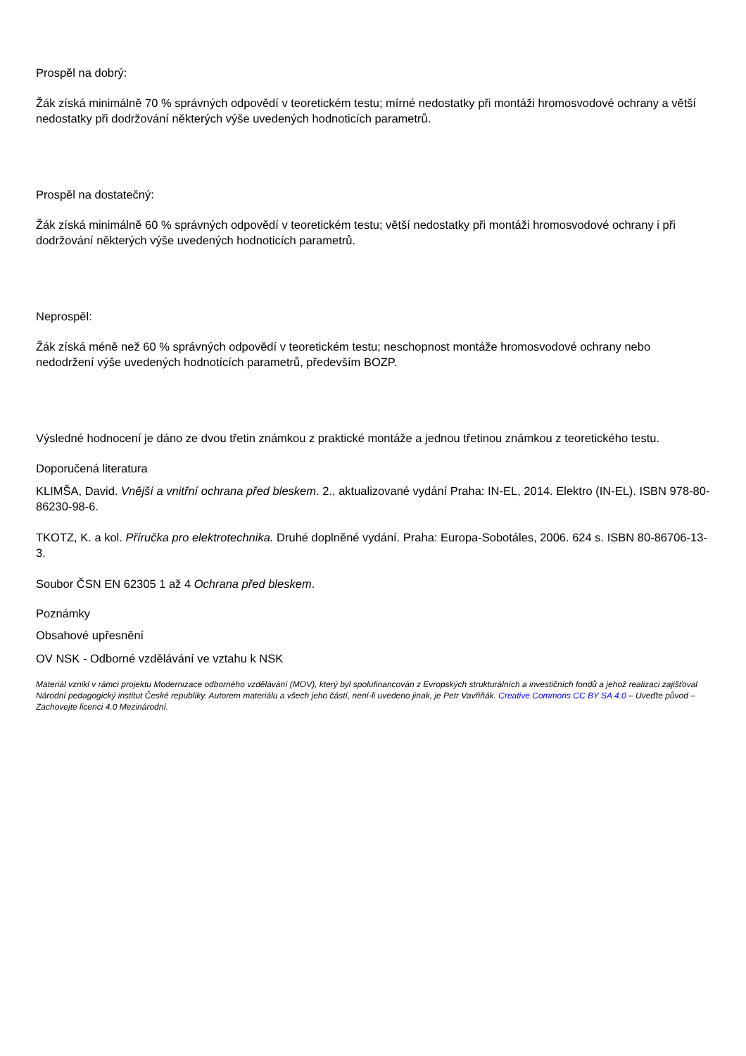Prospěl na dobrý:
Žák získá minimálně 70 % správných odpovědí v teoretickém testu; mírné nedostatky při montáži hromosvodové ochrany a větší nedostatky při dodržování některých výše uvedených hodnoticích parametrů.
Prospěl na dostatečný:
Žák získá minimálně 60 % správných odpovědí v teoretickém testu; větší nedostatky při montáži hromosvodové ochrany i při dodržování některých výše uvedených hodnoticích parametrů.
Neprospěl:
Žák získá méně než 60 % správných odpovědí v teoretickém testu; neschopnost montáže hromosvodové ochrany nebo nedodržení výše uvedených hodnotících parametrů, především BOZP.
Výsledné hodnocení je dáno ze dvou třetin známkou z praktické montáže a jednou třetinou známkou z teoretického testu.
Doporučená literatura
KLIMŠA, David. Vnější a vnitřní ochrana před bleskem. 2., aktualizované vydání Praha: IN-EL, 2014. Elektro (IN-EL). ISBN 978-80-86230-98-6.
TKOTZ, K. a kol. Příručka pro elektrotechnika. Druhé doplněné vydání. Praha: Europa-Sobotáles, 2006. 624 s. ISBN 80-86706-13-3.
Soubor ČSN EN 62305 1 až 4 Ochrana před bleskem.
Poznámky
Obsahové upřesnění
OV NSK - Odborné vzdělávání ve vztahu k NSK
Materiál vznikl v rámci projektu Modernizace odborného vzdělávání (MOV), který byl spolufinancován z Evropských strukturálních a investičních fondů a jehož realizaci zajišťoval Národní pedagogický institut České republiky. Autorem materiálu a všech jeho částí, není-li uvedeno jinak, je Petr Vavřiňák. Creative Commons CC BY SA 4.0 – Uveďte původ – Zachovejte licenci 4.0 Mezinárodní.